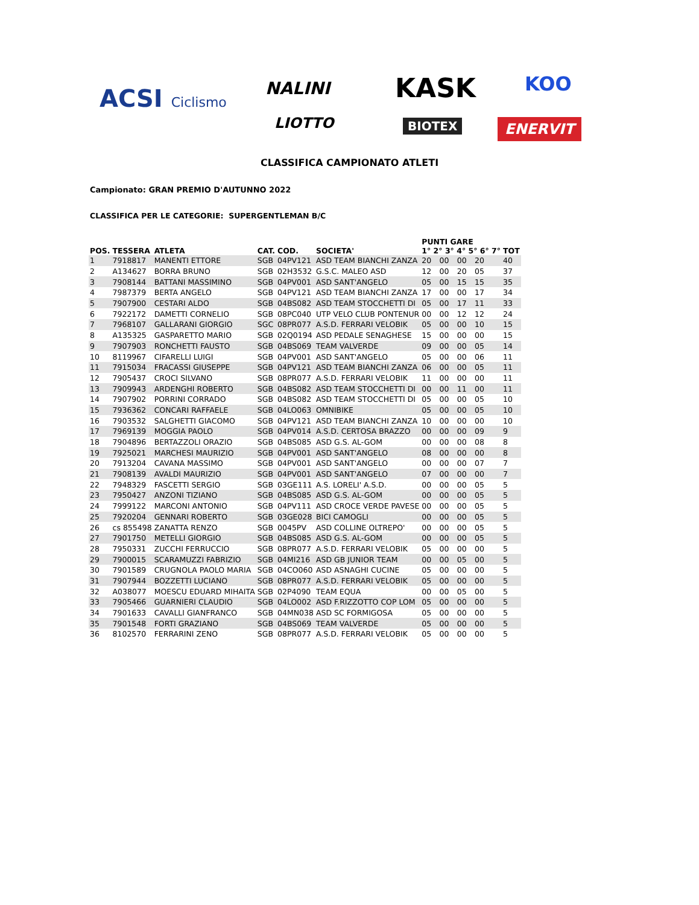ACSI Ciclismo NALINI KASK KOO
LIOTTO BIOTEX ENERVIT
CLASSIFICA CAMPIONATO ATLETI
Campionato: GRAN PREMIO D'AUTUNNO 2022
CLASSIFICA PER LE CATEGORIE: SUPERGENTLEMAN B/C
| POS. | TESSERA | ATLETA | CAT. | COD. | SOCIETA' | PUNTI GARE 1° 2° 3° 4° 5° 6° 7° | | | | | | | TOT |
| --- | --- | --- | --- | --- | --- | --- | --- | --- | --- | --- | --- | --- | --- |
| 1 | 7918817 | MANENTI ETTORE | SGB | 04PV121 | ASD TEAM BIANCHI ZANZA | 20 | 00 | 00 | 20 | | | | 40 |
| 2 | A134627 | BORRA BRUNO | SGB | 02H3532 | G.S.C. MALEO ASD | 12 | 00 | 20 | 05 | | | | 37 |
| 3 | 7908144 | BATTANI MASSIMINO | SGB | 04PV001 | ASD SANT'ANGELO | 05 | 00 | 15 | 15 | | | | 35 |
| 4 | 7987379 | BERTA ANGELO | SGB | 04PV121 | ASD TEAM BIANCHI ZANZA | 17 | 00 | 00 | 17 | | | | 34 |
| 5 | 7907900 | CESTARI ALDO | SGB | 04BS082 | ASD TEAM STOCCHETTI DI | 05 | 00 | 17 | 11 | | | | 33 |
| 6 | 7922172 | DAMETTI CORNELIO | SGB | 08PC040 | UTP VELO CLUB PONTENUR | 00 | 00 | 12 | 12 | | | | 24 |
| 7 | 7968107 | GALLARANI GIORGIO | SGC | 08PR077 | A.S.D. FERRARI VELOBIK | 05 | 00 | 00 | 10 | | | | 15 |
| 8 | A135325 | GASPARETTO MARIO | SGB | 02Q0194 | ASD PEDALE SENAGHESE | 15 | 00 | 00 | 00 | | | | 15 |
| 9 | 7907903 | RONCHETTI FAUSTO | SGB | 04BS069 | TEAM VALVERDE | 09 | 00 | 00 | 05 | | | | 14 |
| 10 | 8119967 | CIFARELLI LUIGI | SGB | 04PV001 | ASD SANT'ANGELO | 05 | 00 | 00 | 06 | | | | 11 |
| 11 | 7915034 | FRACASSI GIUSEPPE | SGB | 04PV121 | ASD TEAM BIANCHI ZANZA | 06 | 00 | 00 | 05 | | | | 11 |
| 12 | 7905437 | CROCI SILVANO | SGB | 08PR077 | A.S.D. FERRARI VELOBIK | 11 | 00 | 00 | 00 | | | | 11 |
| 13 | 7909943 | ARDENGHI ROBERTO | SGB | 04BS082 | ASD TEAM STOCCHETTI DI | 00 | 00 | 11 | 00 | | | | 11 |
| 14 | 7907902 | PORRINI CORRADO | SGB | 04BS082 | ASD TEAM STOCCHETTI DI | 05 | 00 | 00 | 05 | | | | 10 |
| 15 | 7936362 | CONCARI RAFFAELE | SGB | 04LO063 | OMNIBIKE | 05 | 00 | 00 | 05 | | | | 10 |
| 16 | 7903532 | SALGHETTI GIACOMO | SGB | 04PV121 | ASD TEAM BIANCHI ZANZA | 10 | 00 | 00 | 00 | | | | 10 |
| 17 | 7969139 | MOGGIA PAOLO | SGB | 04PV014 | A.S.D. CERTOSA BRAZZO | 00 | 00 | 00 | 09 | | | | 9 |
| 18 | 7904896 | BERTAZZOLI ORAZIO | SGB | 04BS085 | ASD G.S. AL-GOM | 00 | 00 | 00 | 08 | | | | 8 |
| 19 | 7925021 | MARCHESI MAURIZIO | SGB | 04PV001 | ASD SANT'ANGELO | 08 | 00 | 00 | 00 | | | | 8 |
| 20 | 7913204 | CAVANA MASSIMO | SGB | 04PV001 | ASD SANT'ANGELO | 00 | 00 | 00 | 07 | | | | 7 |
| 21 | 7908139 | AVALDI MAURIZIO | SGB | 04PV001 | ASD SANT'ANGELO | 07 | 00 | 00 | 00 | | | | 7 |
| 22 | 7948329 | FASCETTI SERGIO | SGB | 03GE111 | A.S. LORELI' A.S.D. | 00 | 00 | 00 | 05 | | | | 5 |
| 23 | 7950427 | ANZONI TIZIANO | SGB | 04BS085 | ASD G.S. AL-GOM | 00 | 00 | 00 | 05 | | | | 5 |
| 24 | 7999122 | MARCONI ANTONIO | SGB | 04PV111 | ASD CROCE VERDE PAVESE | 00 | 00 | 00 | 05 | | | | 5 |
| 25 | 7920204 | GENNARI ROBERTO | SGB | 03GE028 | BICI CAMOGLI | 00 | 00 | 00 | 05 | | | | 5 |
| 26 | cs 855498 | ZANATTA RENZO | SGB | 0045PV | ASD COLLINE OLTREPO' | 00 | 00 | 00 | 05 | | | | 5 |
| 27 | 7901750 | METELLI GIORGIO | SGB | 04BS085 | ASD G.S. AL-GOM | 00 | 00 | 00 | 05 | | | | 5 |
| 28 | 7950331 | ZUCCHI FERRUCCIO | SGB | 08PR077 | A.S.D. FERRARI VELOBIK | 05 | 00 | 00 | 00 | | | | 5 |
| 29 | 7900015 | SCARAMUZZI FABRIZIO | SGB | 04MI216 | ASD GB JUNIOR TEAM | 00 | 00 | 05 | 00 | | | | 5 |
| 30 | 7901589 | CRUGNOLA PAOLO MARIA | SGB | 04CO060 | ASD ASNAGHI CUCINE | 05 | 00 | 00 | 00 | | | | 5 |
| 31 | 7907944 | BOZZETTI LUCIANO | SGB | 08PR077 | A.S.D. FERRARI VELOBIK | 05 | 00 | 00 | 00 | | | | 5 |
| 32 | A038077 | MOESCU EDUARD MIHAITA | SGB | 02P4090 | TEAM EQUA | 00 | 00 | 05 | 00 | | | | 5 |
| 33 | 7905466 | GUARNIERI CLAUDIO | SGB | 04LO002 | ASD F.RIZZOTTO COP LOM | 05 | 00 | 00 | 00 | | | | 5 |
| 34 | 7901633 | CAVALLI GIANFRANCO | SGB | 04MN038 | ASD SC FORMIGOSA | 05 | 00 | 00 | 00 | | | | 5 |
| 35 | 7901548 | FORTI GRAZIANO | SGB | 04BS069 | TEAM VALVERDE | 05 | 00 | 00 | 00 | | | | 5 |
| 36 | 8102570 | FERRARINI ZENO | SGB | 08PR077 | A.S.D. FERRARI VELOBIK | 05 | 00 | 00 | 00 | | | | 5 |